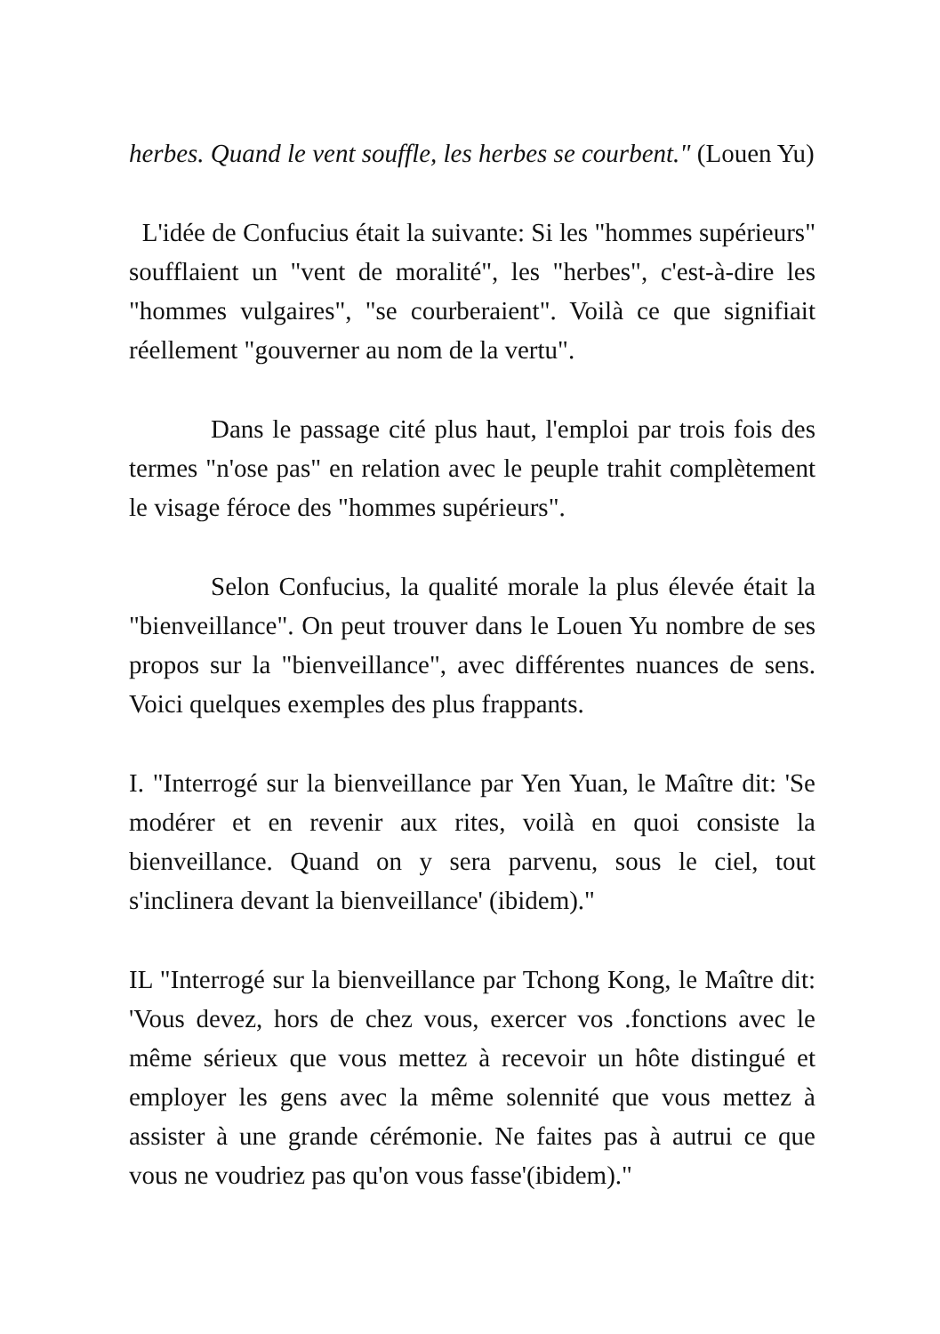herbes. Quand le vent souffle, les herbes se courbent." (Louen Yu)
L'idée de Confucius était la suivante: Si les "hommes supérieurs" soufflaient un "vent de moralité", les "herbes", c'est-à-dire les "hommes vulgaires", "se courberaient". Voilà ce que signifiait réellement "gouverner au nom de la vertu".
Dans le passage cité plus haut, l'emploi par trois fois des termes "n'ose pas" en relation avec le peuple trahit complètement le visage féroce des "hommes supérieurs".
Selon Confucius, la qualité morale la plus élevée était la "bienveillance". On peut trouver dans le Louen Yu nombre de ses propos sur la "bienveillance", avec différentes nuances de sens. Voici quelques exemples des plus frappants.
I. "Interrogé sur la bienveillance par Yen Yuan, le Maître dit: 'Se modérer et en revenir aux rites, voilà en quoi consiste la bienveillance. Quand on y sera parvenu, sous le ciel, tout s'inclinera devant la bienveillance' (ibidem)."
IL "Interrogé sur la bienveillance par Tchong Kong, le Maître dit: 'Vous devez, hors de chez vous, exercer vos .fonctions avec le même sérieux que vous mettez à recevoir un hôte distingué et employer les gens avec la même solennité que vous mettez à assister à une grande cérémonie. Ne faites pas à autrui ce que vous ne voudriez pas qu'on vous fasse'(ibidem)."